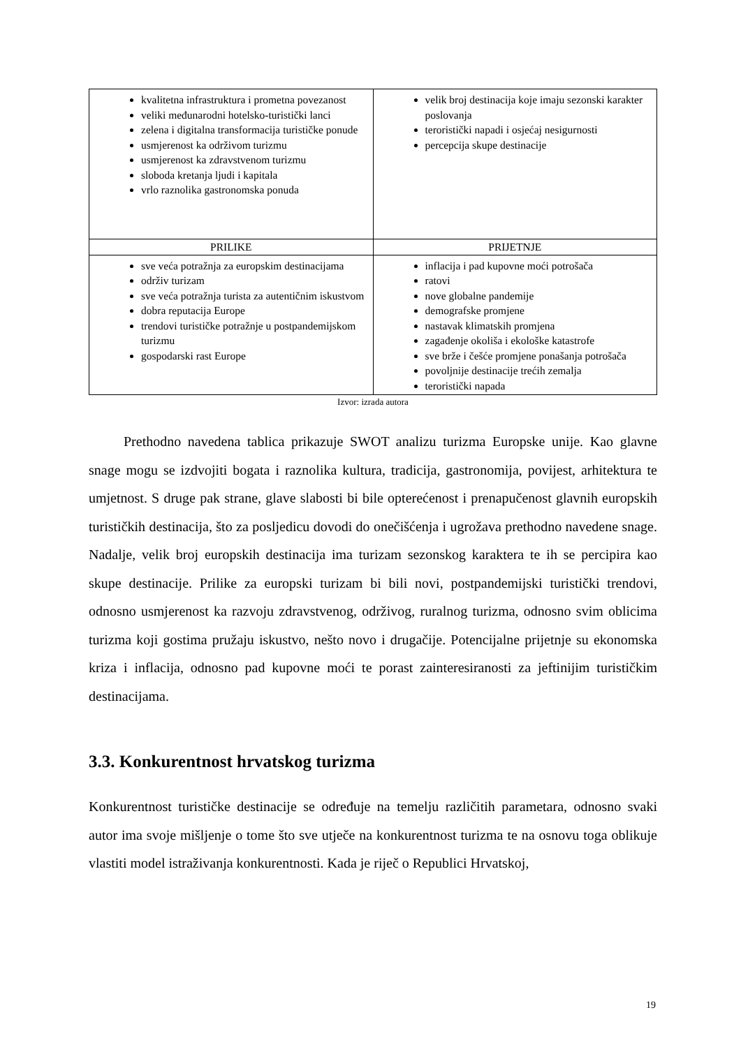| kvalitetna infrastruktura i prometna povezanost veliki međunarodni hotelsko-turistički lanci zelena i digitalna transformacija turističke ponude usmjerenost ka održivom turizmu usmjerenost ka zdravstvenom turizmu sloboda kretanja ljudi i kapitala vrlo raznolika gastronomska ponuda | velik broj destinacija koje imaju sezonski karakter poslovanja teroristički napadi i osjećaj nesigurnosti percepcija skupe destinacije |
| PRILIKE | PRIJETNJE |
| sve veća potražnja za europskim destinacijama održiv turizam sve veća potražnja turista za autentičnim iskustvom dobra reputacija Europe trendovi turističke potražnje u postpandemijskom turizmu gospodarski rast Europe | inflacija i pad kupovne moći potrošača ratovi nove globalne pandemije demografske promjene nastavak klimatskih promjena zagađenje okoliša i ekološke katastrofe sve brže i češće promjene ponašanja potrošača povoljnije destinacije trećih zemalja teroristički napada |
Izvor: izrada autora
Prethodno navedena tablica prikazuje SWOT analizu turizma Europske unije. Kao glavne snage mogu se izdvojiti bogata i raznolika kultura, tradicija, gastronomija, povijest, arhitektura te umjetnost. S druge pak strane, glave slabosti bi bile opterećenost i prenapučenost glavnih europskih turističkih destinacija, što za posljedicu dovodi do onečišćenja i ugrožava prethodno navedene snage. Nadalje, velik broj europskih destinacija ima turizam sezonskog karaktera te ih se percipira kao skupe destinacije. Prilike za europski turizam bi bili novi, postpandemijski turistički trendovi, odnosno usmjerenost ka razvoju zdravstvenog, održivog, ruralnog turizma, odnosno svim oblicima turizma koji gostima pružaju iskustvo, nešto novo i drugačije. Potencijalne prijetnje su ekonomska kriza i inflacija, odnosno pad kupovne moći te porast zainteresiranosti za jeftinijim turističkim destinacijama.
3.3. Konkurentnost hrvatskog turizma
Konkurentnost turističke destinacije se određuje na temelju različitih parametara, odnosno svaki autor ima svoje mišljenje o tome što sve utječe na konkurentnost turizma te na osnovu toga oblikuje vlastiti model istraživanja konkurentnosti. Kada je riječ o Republici Hrvatskoj,
19